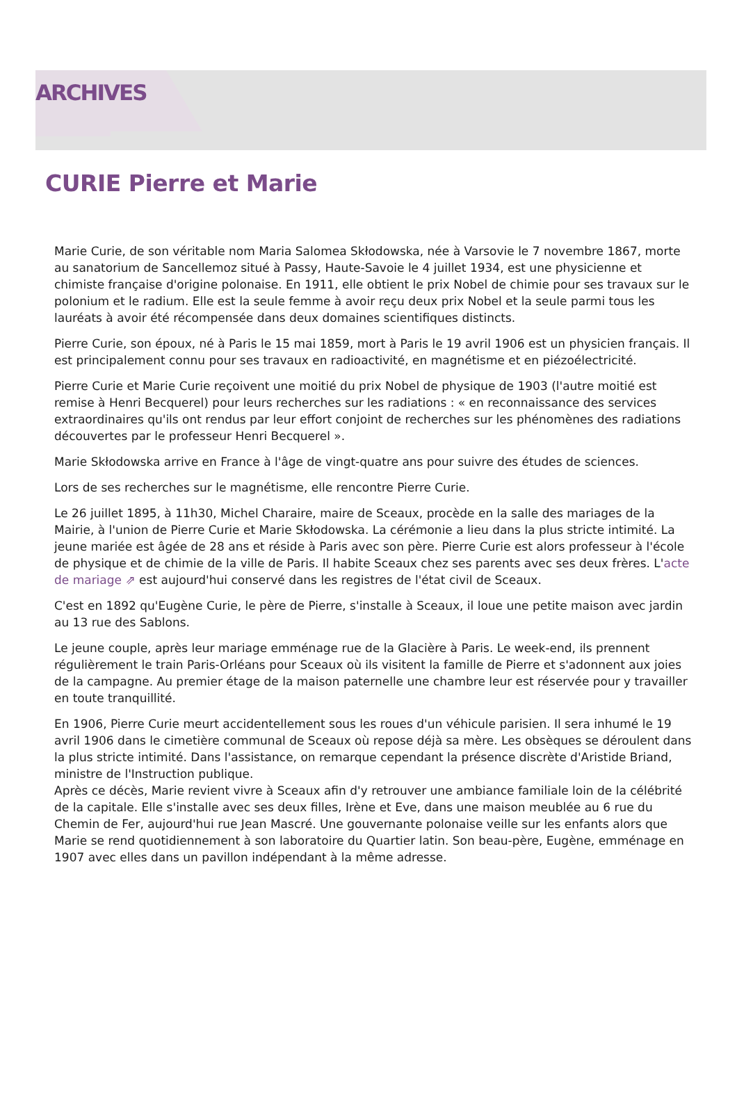ARCHIVES
CURIE Pierre et Marie
Marie Curie, de son véritable nom Maria Salomea Skłodowska, née à Varsovie le 7 novembre 1867, morte au sanatorium de Sancellemoz situé à Passy, Haute-Savoie le 4 juillet 1934, est une physicienne et chimiste française d'origine polonaise. En 1911, elle obtient le prix Nobel de chimie pour ses travaux sur le polonium et le radium. Elle est la seule femme à avoir reçu deux prix Nobel et la seule parmi tous les lauréats à avoir été récompensée dans deux domaines scientifiques distincts.
Pierre Curie, son époux, né à Paris le 15 mai 1859, mort à Paris le 19 avril 1906 est un physicien français. Il est principalement connu pour ses travaux en radioactivité, en magnétisme et en piézoélectricité.
Pierre Curie et Marie Curie reçoivent une moitié du prix Nobel de physique de 1903 (l'autre moitié est remise à Henri Becquerel) pour leurs recherches sur les radiations : « en reconnaissance des services extraordinaires qu'ils ont rendus par leur effort conjoint de recherches sur les phénomènes des radiations découvertes par le professeur Henri Becquerel ».
Marie Skłodowska arrive en France à l'âge de vingt-quatre ans pour suivre des études de sciences.
Lors de ses recherches sur le magnétisme, elle rencontre Pierre Curie.
Le 26 juillet 1895, à 11h30, Michel Charaire, maire de Sceaux, procède en la salle des mariages de la Mairie, à l'union de Pierre Curie et Marie Skłodowska. La cérémonie a lieu dans la plus stricte intimité. La jeune mariée est âgée de 28 ans et réside à Paris avec son père. Pierre Curie est alors professeur à l'école de physique et de chimie de la ville de Paris. Il habite Sceaux chez ses parents avec ses deux frères. L'acte de mariage ⇗ est aujourd'hui conservé dans les registres de l'état civil de Sceaux.
C'est en 1892 qu'Eugène Curie, le père de Pierre, s'installe à Sceaux, il loue une petite maison avec jardin au 13 rue des Sablons.
Le jeune couple, après leur mariage emménage rue de la Glacière à Paris. Le week-end, ils prennent régulièrement le train Paris-Orléans pour Sceaux où ils visitent la famille de Pierre et s'adonnent aux joies de la campagne. Au premier étage de la maison paternelle une chambre leur est réservée pour y travailler en toute tranquillité.
En 1906, Pierre Curie meurt accidentellement sous les roues d'un véhicule parisien. Il sera inhumé le 19 avril 1906 dans le cimetière communal de Sceaux où repose déjà sa mère. Les obsèques se déroulent dans la plus stricte intimité. Dans l'assistance, on remarque cependant la présence discrète d'Aristide Briand, ministre de l'Instruction publique.
Après ce décès, Marie revient vivre à Sceaux afin d'y retrouver une ambiance familiale loin de la célébrité de la capitale. Elle s'installe avec ses deux filles, Irène et Eve, dans une maison meublée au 6 rue du Chemin de Fer, aujourd'hui rue Jean Mascré. Une gouvernante polonaise veille sur les enfants alors que Marie se rend quotidiennement à son laboratoire du Quartier latin. Son beau-père, Eugène, emménage en 1907 avec elles dans un pavillon indépendant à la même adresse.